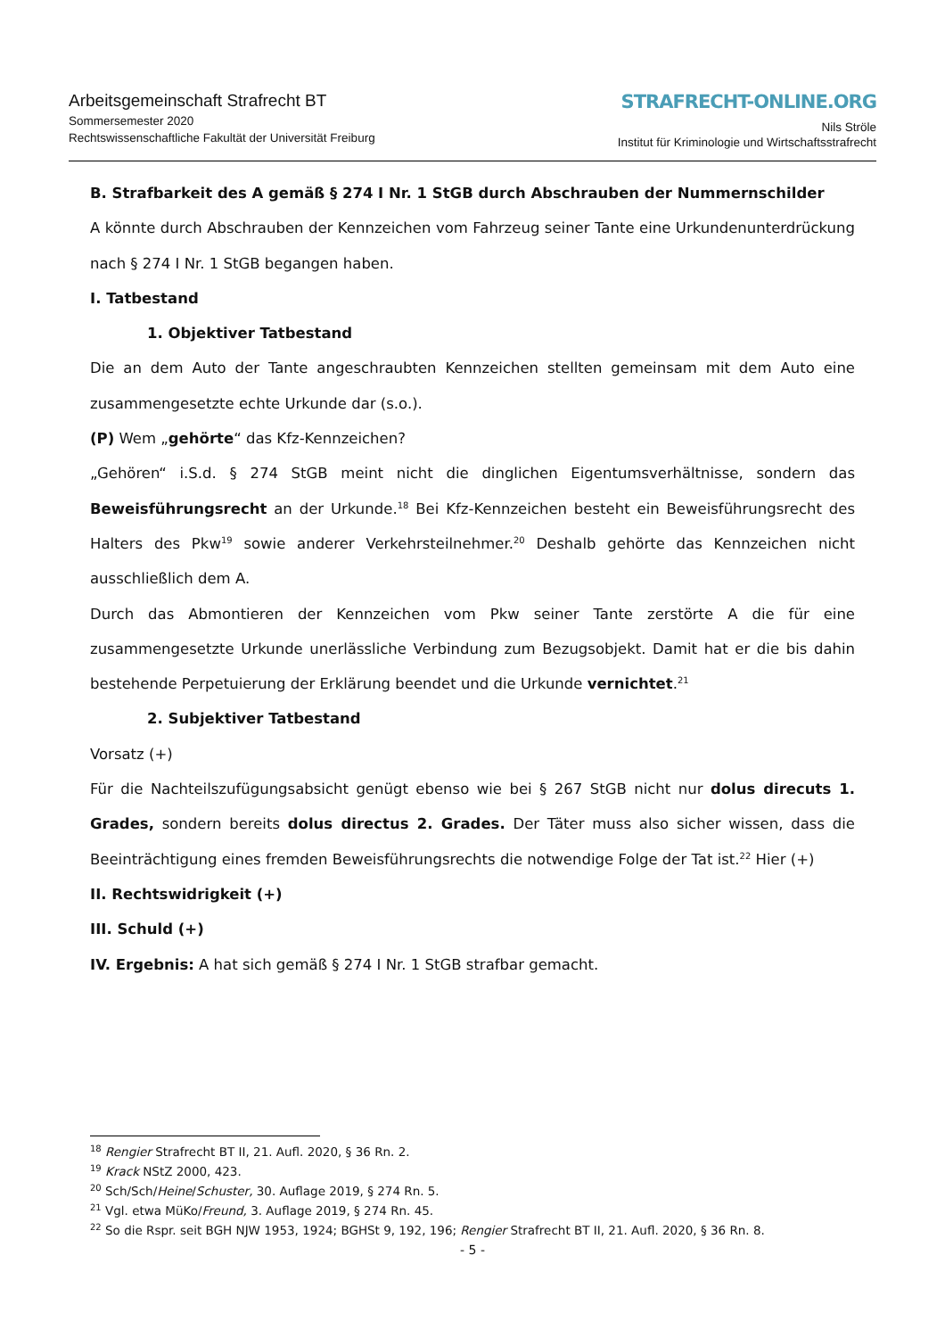Arbeitsgemeinschaft Strafrecht BT
Sommersemester 2020
Rechtswissenschaftliche Fakultät der Universität Freiburg
STRAFRECHT-ONLINE.ORG
Nils Ströle
Institut für Kriminologie und Wirtschaftsstrafrecht
B. Strafbarkeit des A gemäß § 274 I Nr. 1 StGB durch Abschrauben der Nummernschilder
A könnte durch Abschrauben der Kennzeichen vom Fahrzeug seiner Tante eine Urkundenunterdrückung nach § 274 I Nr. 1 StGB begangen haben.
I. Tatbestand
1. Objektiver Tatbestand
Die an dem Auto der Tante angeschraubten Kennzeichen stellten gemeinsam mit dem Auto eine zusammengesetzte echte Urkunde dar (s.o.).
(P) Wem „gehörte“ das Kfz-Kennzeichen?
„Gehören“ i.S.d. § 274 StGB meint nicht die dinglichen Eigentumsverhältnisse, sondern das Beweisführungsrecht an der Urkunde.<sup>18</sup> Bei Kfz-Kennzeichen besteht ein Beweisführungsrecht des Halters des Pkw<sup>19</sup> sowie anderer Verkehrsteilnehmer.<sup>20</sup> Deshalb gehörte das Kennzeichen nicht ausschließlich dem A.
Durch das Abmontieren der Kennzeichen vom Pkw seiner Tante zerstörte A die für eine zusammengesetzte Urkunde unerlässliche Verbindung zum Bezugsobjekt. Damit hat er die bis dahin bestehende Perpetuierung der Erklärung beendet und die Urkunde vernichtet.<sup>21</sup>
2. Subjektiver Tatbestand
Vorsatz (+)
Für die Nachteilszufügungsabsicht genügt ebenso wie bei § 267 StGB nicht nur dolus direcuts 1. Grades, sondern bereits dolus directus 2. Grades. Der Täter muss also sicher wissen, dass die Beeinträchtigung eines fremden Beweisführungsrechts die notwendige Folge der Tat ist.<sup>22</sup> Hier (+)
II. Rechtswidrigkeit (+)
III. Schuld (+)
IV. Ergebnis: A hat sich gemäß § 274 I Nr. 1 StGB strafbar gemacht.
<sup>18</sup> Rengier Strafrecht BT II, 21. Aufl. 2020, § 36 Rn. 2.
<sup>19</sup> Krack NStZ 2000, 423.
<sup>20</sup> Sch/Sch/Heine/Schuster, 30. Auflage 2019, § 274 Rn. 5.
<sup>21</sup> Vgl. etwa MüKo/Freund, 3. Auflage 2019, § 274 Rn. 45.
<sup>22</sup> So die Rspr. seit BGH NJW 1953, 1924; BGHSt 9, 192, 196; Rengier Strafrecht BT II, 21. Aufl. 2020, § 36 Rn. 8.
- 5 -